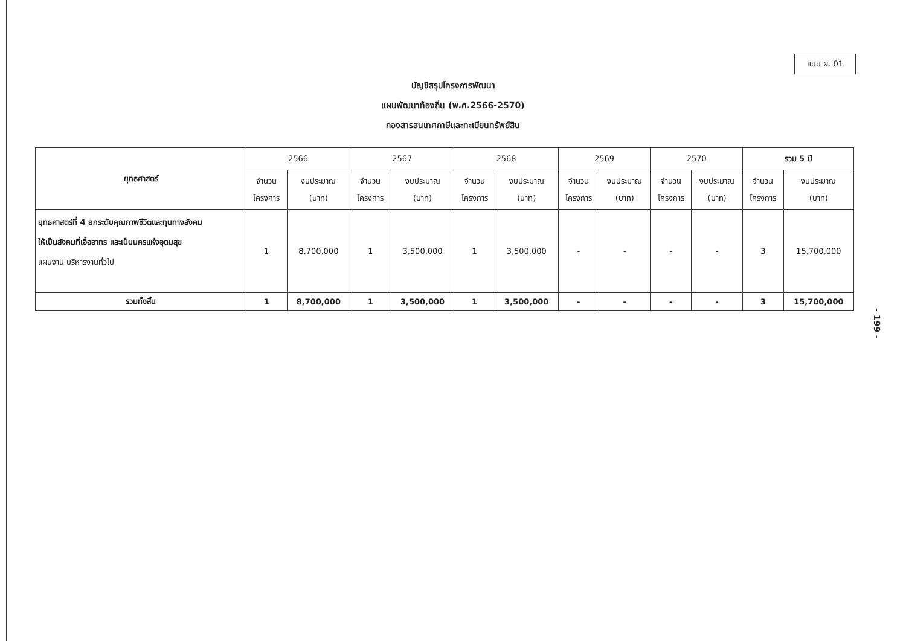แบบ ผ. 01
บัญชีสรุปโครงการพัฒนา
แผนพัฒนาท้องถิ่น (พ.ศ.2566-2570)
กองสารสนเทศภาษีและทะเบียนทรัพย์สิน
| ยุทธศาสตร์ | 2566 | | 2567 | | 2568 | | 2569 | | 2570 | | รวม 5 ปี | |
| --- | --- | --- | --- | --- | --- | --- | --- | --- | --- | --- | --- | --- |
| | จำนวน โครงการ | งบประมาณ (บาท) | จำนวน โครงการ | งบประมาณ (บาท) | จำนวน โครงการ | งบประมาณ (บาท) | จำนวน โครงการ | งบประมาณ (บาท) | จำนวน โครงการ | งบประมาณ (บาท) | จำนวน โครงการ | งบประมาณ (บาท) |
| ยุทธศาสตร์ที่ 4 ยกระดับคุณภาพชีวิตและทุนทางสังคม ให้เป็นสังคมที่เอื้ออาทร และเป็นนครแห่งอุดมสุข แผนงาน บริหารงานทั่วไป | 1 | 8,700,000 | 1 | 3,500,000 | 1 | 3,500,000 | - | - | - | - | 3 | 15,700,000 |
| รวมทั้งสิ้น | 1 | 8,700,000 | 1 | 3,500,000 | 1 | 3,500,000 | - | - | - | - | 3 | 15,700,000 |
- 199 -